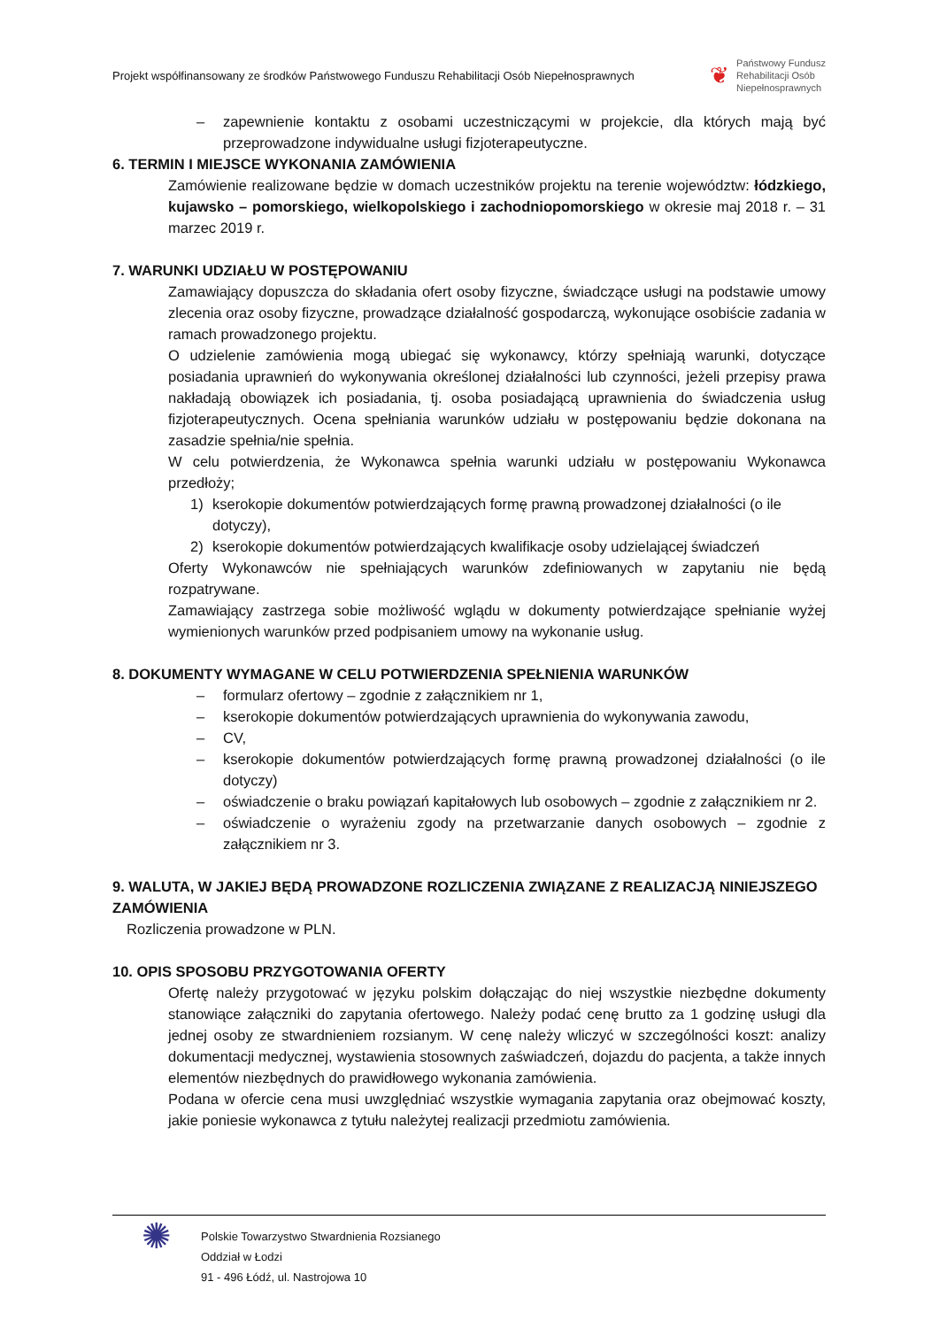Projekt współfinansowany ze środków Państwowego Funduszu Rehabilitacji Osób Niepełnosprawnych
❦
Państwowy Fundusz
Rehabilitacji Osób
Niepełnosprawnych
– zapewnienie kontaktu z osobami uczestniczącymi w projekcie, dla których mają być przeprowadzone indywidualne usługi fizjoterapeutyczne.
6. TERMIN I MIEJSCE WYKONANIA ZAMÓWIENIA
Zamówienie realizowane będzie w domach uczestników projektu na terenie województw: łódzkiego, kujawsko – pomorskiego, wielkopolskiego i zachodniopomorskiego w okresie maj 2018 r. – 31 marzec 2019 r.
7. WARUNKI UDZIAŁU W POSTĘPOWANIU
Zamawiający dopuszcza do składania ofert osoby fizyczne, świadczące usługi na podstawie umowy zlecenia oraz osoby fizyczne, prowadzące działalność gospodarczą, wykonujące osobiście zadania w ramach prowadzonego projektu.
O udzielenie zamówienia mogą ubiegać się wykonawcy, którzy spełniają warunki, dotyczące posiadania uprawnień do wykonywania określonej działalności lub czynności, jeżeli przepisy prawa nakładają obowiązek ich posiadania, tj. osoba posiadającą uprawnienia do świadczenia usług fizjoterapeutycznych. Ocena spełniania warunków udziału w postępowaniu będzie dokonana na zasadzie spełnia/nie spełnia.
W celu potwierdzenia, że Wykonawca spełnia warunki udziału w postępowaniu Wykonawca przedłoży;
1) kserokopie dokumentów potwierdzających formę prawną prowadzonej działalności (o ile dotyczy),
2) kserokopie dokumentów potwierdzających kwalifikacje osoby udzielającej świadczeń
Oferty Wykonawców nie spełniających warunków zdefiniowanych w zapytaniu nie będą rozpatrywane.
Zamawiający zastrzega sobie możliwość wglądu w dokumenty potwierdzające spełnianie wyżej wymienionych warunków przed podpisaniem umowy na wykonanie usług.
8. DOKUMENTY WYMAGANE W CELU POTWIERDZENIA SPEŁNIENIA WARUNKÓW
– formularz ofertowy – zgodnie z załącznikiem nr 1,
– kserokopie dokumentów potwierdzających uprawnienia do wykonywania zawodu,
– CV,
– kserokopie dokumentów potwierdzających formę prawną prowadzonej działalności (o ile dotyczy)
– oświadczenie o braku powiązań kapitałowych lub osobowych – zgodnie z załącznikiem nr 2.
– oświadczenie o wyrażeniu zgody na przetwarzanie danych osobowych – zgodnie z załącznikiem nr 3.
9. WALUTA, W JAKIEJ BĘDĄ PROWADZONE ROZLICZENIA ZWIĄZANE Z REALIZACJĄ NINIEJSZEGO ZAMÓWIENIA
Rozliczenia prowadzone w PLN.
10. OPIS SPOSOBU PRZYGOTOWANIA OFERTY
Ofertę należy przygotować w języku polskim dołączając do niej wszystkie niezbędne dokumenty stanowiące załączniki do zapytania ofertowego. Należy podać cenę brutto za 1 godzinę usługi dla jednej osoby ze stwardnieniem rozsianym. W cenę należy wliczyć w szczególności koszt: analizy dokumentacji medycznej, wystawienia stosownych zaświadczeń, dojazdu do pacjenta, a także innych elementów niezbędnych do prawidłowego wykonania zamówienia.
Podana w ofercie cena musi uwzględniać wszystkie wymagania zapytania oraz obejmować koszty, jakie poniesie wykonawca z tytułu należytej realizacji przedmiotu zamówienia.
✺
Polskie Towarzystwo Stwardnienia Rozsianego
Oddział w Łodzi
91 - 496 Łódź, ul. Nastrojowa 10